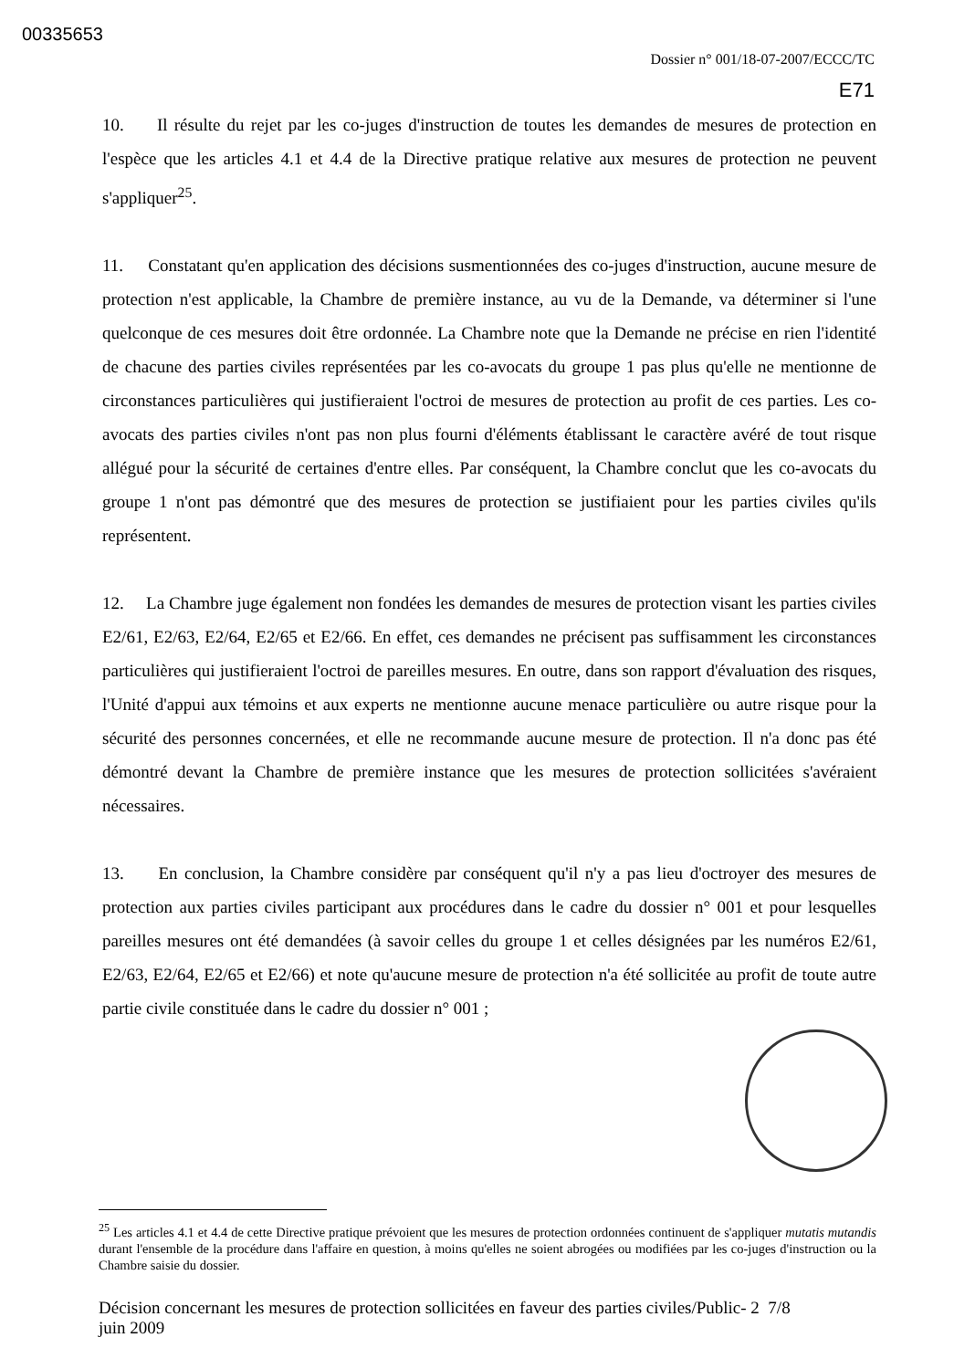00335653
Dossier n° 001/18-07-2007/ECCC/TC
E71
10. Il résulte du rejet par les co-juges d'instruction de toutes les demandes de mesures de protection en l'espèce que les articles 4.1 et 4.4 de la Directive pratique relative aux mesures de protection ne peuvent s'appliquer<sup>25</sup>.
11. Constatant qu'en application des décisions susmentionnées des co-juges d'instruction, aucune mesure de protection n'est applicable, la Chambre de première instance, au vu de la Demande, va déterminer si l'une quelconque de ces mesures doit être ordonnée. La Chambre note que la Demande ne précise en rien l'identité de chacune des parties civiles représentées par les co-avocats du groupe 1 pas plus qu'elle ne mentionne de circonstances particulières qui justifieraient l'octroi de mesures de protection au profit de ces parties. Les co-avocats des parties civiles n'ont pas non plus fourni d'éléments établissant le caractère avéré de tout risque allégué pour la sécurité de certaines d'entre elles. Par conséquent, la Chambre conclut que les co-avocats du groupe 1 n'ont pas démontré que des mesures de protection se justifiaient pour les parties civiles qu'ils représentent.
12. La Chambre juge également non fondées les demandes de mesures de protection visant les parties civiles E2/61, E2/63, E2/64, E2/65 et E2/66. En effet, ces demandes ne précisent pas suffisamment les circonstances particulières qui justifieraient l'octroi de pareilles mesures. En outre, dans son rapport d'évaluation des risques, l'Unité d'appui aux témoins et aux experts ne mentionne aucune menace particulière ou autre risque pour la sécurité des personnes concernées, et elle ne recommande aucune mesure de protection. Il n'a donc pas été démontré devant la Chambre de première instance que les mesures de protection sollicitées s'avéraient nécessaires.
13. En conclusion, la Chambre considère par conséquent qu'il n'y a pas lieu d'octroyer des mesures de protection aux parties civiles participant aux procédures dans le cadre du dossier n° 001 et pour lesquelles pareilles mesures ont été demandées (à savoir celles du groupe 1 et celles désignées par les numéros E2/61, E2/63, E2/64, E2/65 et E2/66) et note qu'aucune mesure de protection n'a été sollicitée au profit de toute autre partie civile constituée dans le cadre du dossier n° 001 ;
<sup>25</sup> Les articles 4.1 et 4.4 de cette Directive pratique prévoient que les mesures de protection ordonnées continuent de s'appliquer mutatis mutandis durant l'ensemble de la procédure dans l'affaire en question, à moins qu'elles ne soient abrogées ou modifiées par les co-juges d'instruction ou la Chambre saisie du dossier.
Décision concernant les mesures de protection sollicitées en faveur des parties civiles/Public- 2 7/8
juin 2009